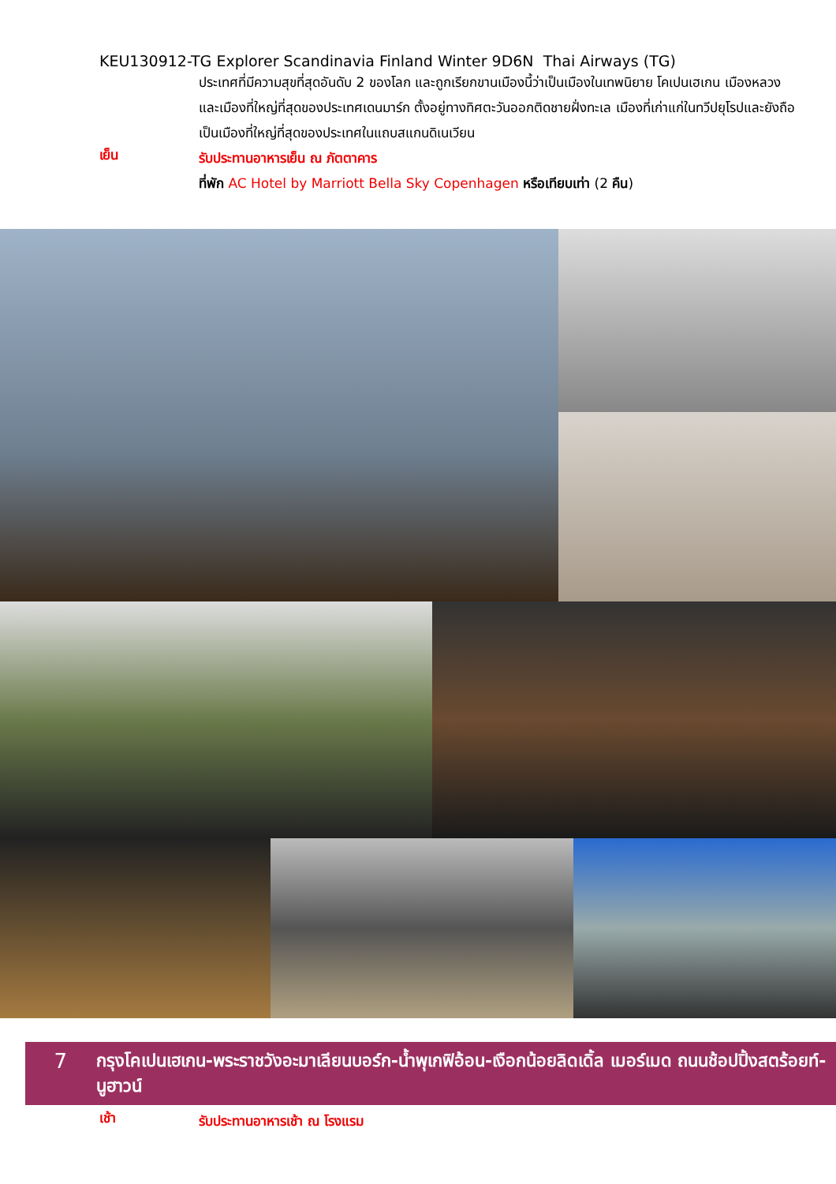KEU130912-TG Explorer Scandinavia Finland Winter 9D6N Thai Airways (TG)
ประเทศที่มีความสุขที่สุดอันดับ 2 ของโลก และถูกเรียกขานเมืองนี้ว่าเป็นเมืองในเทพนิยาย โคเปนเฮเกน เมืองหลวงและเมืองที่ใหญ่ที่สุดของประเทศเดนมาร์ก ตั้งอยู่ทางทิศตะวันออกติดชายฝั่งทะเล เมืองที่เก่าแก่ในทวีปยุโรปและยังถือเป็นเมืองที่ใหญ่ที่สุดของประเทศในแถบสแกนดิเนเวียน
เย็น
รับประทานอาหารเย็น ณ ภัตตาคาร
ที่พัก AC Hotel by Marriott Bella Sky Copenhagen หรือเทียบเท่า (2 คืน)
7
กรุงโคเปนเฮเกน-พระราชวังอะมาเลียนบอร์ก-น้ำพุเกฟิอ้อน-เงือกน้อยลิดเดิ้ล เมอร์เมด ถนนช้อปปิ้งสตร้อยท์-นูฮาวน์
เช้า
รับประทานอาหารเช้า ณ โรงแรม